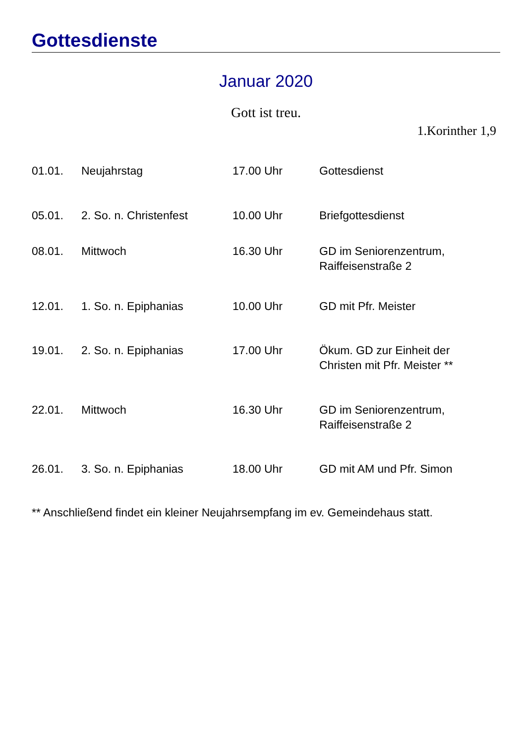Gottesdienste
Januar 2020
Gott ist treu.
1.Korinther 1,9
| 01.01. | Neujahrstag | 17.00 Uhr | Gottesdienst |
| 05.01. | 2. So. n. Christenfest | 10.00 Uhr | Briefgottesdienst |
| 08.01. | Mittwoch | 16.30 Uhr | GD im Seniorenzentrum, Raiffeisenstraße 2 |
| 12.01. | 1. So. n. Epiphanias | 10.00 Uhr | GD mit Pfr. Meister |
| 19.01. | 2. So. n. Epiphanias | 17.00 Uhr | Ökum. GD zur Einheit der Christen mit Pfr. Meister ** |
| 22.01. | Mittwoch | 16.30 Uhr | GD im Seniorenzentrum, Raiffeisenstraße 2 |
| 26.01. | 3. So. n. Epiphanias | 18.00 Uhr | GD mit AM und Pfr. Simon |
** Anschließend findet ein kleiner Neujahrsempfang im ev. Gemeindehaus statt.